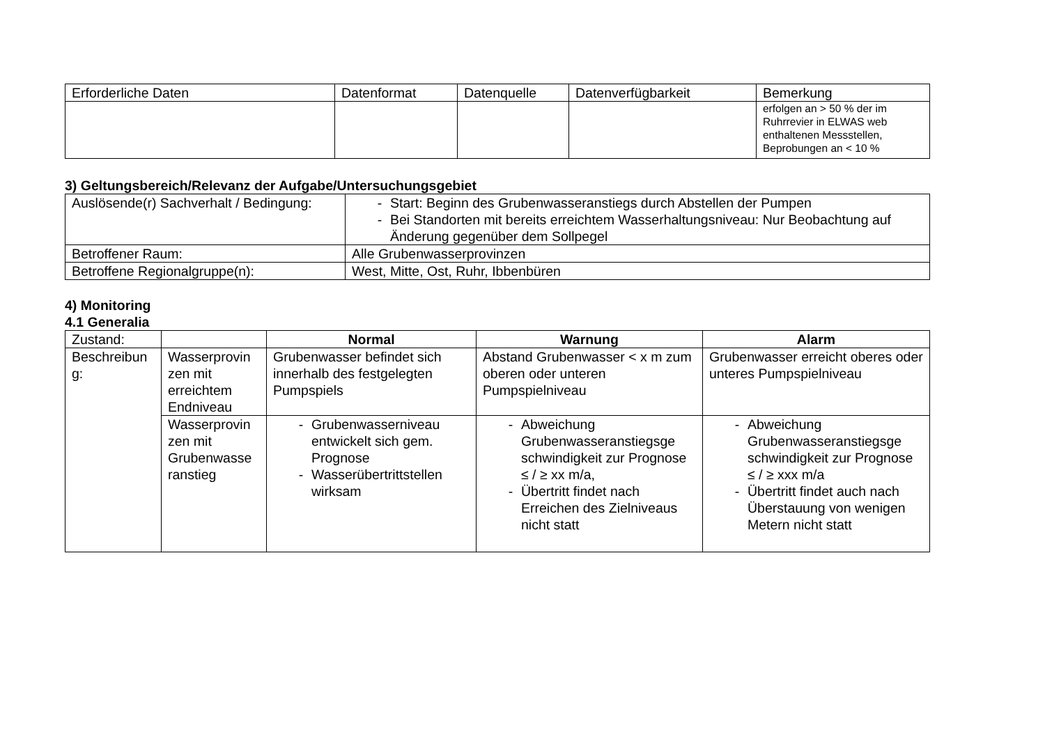| Erforderliche Daten | Datenformat | Datenquelle | Datenverfügbarkeit | Bemerkung |
| --- | --- | --- | --- | --- |
| | | | | erfolgen an > 50 % der im Ruhrrevier in ELWAS web enthaltenen Messstellen, Beprobungen an < 10 % |
3) Geltungsbereich/Relevanz der Aufgabe/Untersuchungsgebiet
| Auslösende(r) Sachverhalt / Bedingung: | - Start: Beginn des Grubenwasseranstiegs durch Abstellen der Pumpen - Bei Standorten mit bereits erreichtem Wasserhaltungsniveau: Nur Beobachtung auf Änderung gegenüber dem Sollpegel |
| Betroffener Raum: | Alle Grubenwasserprovinzen |
| Betroffene Regionalgruppe(n): | West, Mitte, Ost, Ruhr, Ibbenbüren |
4) Monitoring
4.1 Generalia
| Zustand: | | Normal | Warnung | Alarm |
| Beschreibun g: | Wasserprovin zen mit erreichtem Endniveau | Grubenwasser befindet sich innerhalb des festgelegten Pumpspiels | Abstand Grubenwasser < x m zum oberen oder unteren Pumpspielniveau | Grubenwasser erreicht oberes oder unteres Pumpspielniveau |
| | Wasserprovin zen mit Grubenwasse ranstieg | - Grubenwasserniveau entwickelt sich gem. Prognose - Wasserübertrittstellen wirksam | - Abweichung Grubenwasseranstiegsge schwindigkeit zur Prognose ≤ / ≥ xx m/a, - Übertritt findet nach Erreichen des Zielniveaus nicht statt | - Abweichung Grubenwasseranstiegsge schwindigkeit zur Prognose ≤ / ≥ xxx m/a - Übertritt findet auch nach Überstauung von wenigen Metern nicht statt |